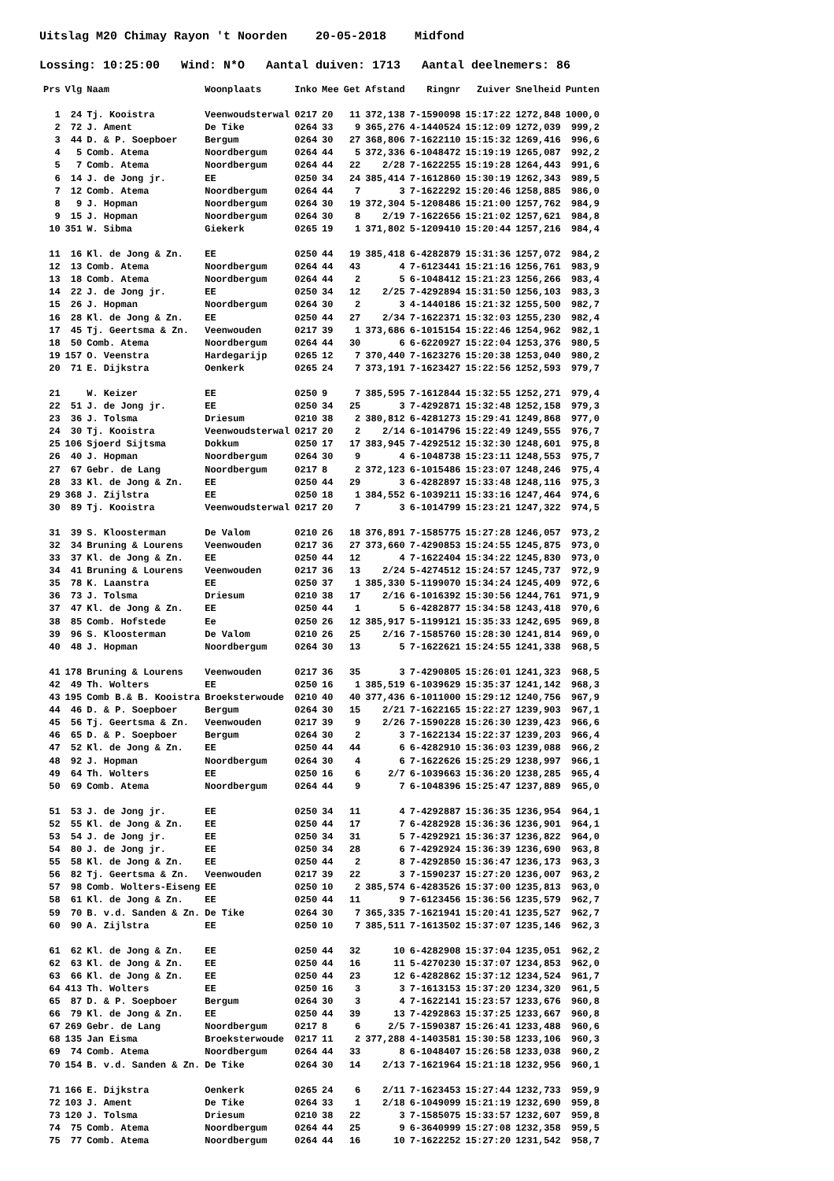Uitslag M20 Chimay Rayon 't Noorden 20-05-2018 Midfond
Lossing: 10:25:00 Wind: N*O Aantal duiven: 1713 Aantal deelnemers: 86
| Prs | Vlg | Naam | Woonplaats | Inko | Mee | Get | Afstand | Ringnr | Zuiver | Snelheid | Punten |
| --- | --- | --- | --- | --- | --- | --- | --- | --- | --- | --- | --- |
| 1 | 24 | Tj. Kooistra | Veenwoudsterwal | 0217 | 20 | 11 | 372,138 | 7-1590098 | 15:17:22 | 1272,848 | 1000,0 |
| 2 | 72 | J. Ament | De Tike | 0264 | 33 | 9 | 365,276 | 4-1440524 | 15:12:09 | 1272,039 | 999,2 |
| 3 | 44 | D. & P. Soepboer | Bergum | 0264 | 30 | 27 | 368,806 | 7-1622110 | 15:15:32 | 1269,416 | 996,6 |
| 4 | 5 | Comb. Atema | Noordbergum | 0264 | 44 | 5 | 372,336 | 6-1048472 | 15:19:19 | 1265,087 | 992,2 |
| 5 | 7 | Comb. Atema | Noordbergum | 0264 | 44 | 22 | 2/28 | 7-1622255 | 15:19:28 | 1264,443 | 991,6 |
| 6 | 14 | J. de Jong jr. | EE | 0250 | 34 | 24 | 385,414 | 7-1612860 | 15:30:19 | 1262,343 | 989,5 |
| 7 | 12 | Comb. Atema | Noordbergum | 0264 | 44 | 7 | 3 | 7-1622292 | 15:20:46 | 1258,885 | 986,0 |
| 8 | 9 | J. Hopman | Noordbergum | 0264 | 30 | 19 | 372,304 | 5-1208486 | 15:21:00 | 1257,762 | 984,9 |
| 9 | 15 | J. Hopman | Noordbergum | 0264 | 30 | 8 | 2/19 | 7-1622656 | 15:21:02 | 1257,621 | 984,8 |
| 10 | 351 | W. Sibma | Giekerk | 0265 | 19 | 1 | 371,802 | 5-1209410 | 15:20:44 | 1257,216 | 984,4 |
| 11 | 16 | Kl. de Jong & Zn. | EE | 0250 | 44 | 19 | 385,418 | 6-4282879 | 15:31:36 | 1257,072 | 984,2 |
| 12 | 13 | Comb. Atema | Noordbergum | 0264 | 44 | 43 | 4 | 7-6123441 | 15:21:16 | 1256,761 | 983,9 |
| 13 | 18 | Comb. Atema | Noordbergum | 0264 | 44 | 2 | 5 | 6-1048412 | 15:21:23 | 1256,266 | 983,4 |
| 14 | 22 | J. de Jong jr. | EE | 0250 | 34 | 12 | 2/25 | 7-4292894 | 15:31:50 | 1256,103 | 983,3 |
| 15 | 26 | J. Hopman | Noordbergum | 0264 | 30 | 2 | 3 | 4-1440186 | 15:21:32 | 1255,500 | 982,7 |
| 16 | 28 | Kl. de Jong & Zn. | EE | 0250 | 44 | 27 | 2/34 | 7-1622371 | 15:32:03 | 1255,230 | 982,4 |
| 17 | 45 | Tj. Geertsma & Zn. | Veenwouden | 0217 | 39 | 1 | 373,686 | 6-1015154 | 15:22:46 | 1254,962 | 982,1 |
| 18 | 50 | Comb. Atema | Noordbergum | 0264 | 44 | 30 | 6 | 6-6220927 | 15:22:04 | 1253,376 | 980,5 |
| 19 | 157 | O. Veenstra | Hardegarijp | 0265 | 12 | 7 | 370,440 | 7-1623276 | 15:20:38 | 1253,040 | 980,2 |
| 20 | 71 | E. Dijkstra | Oenkerk | 0265 | 24 | 7 | 373,191 | 7-1623427 | 15:22:56 | 1252,593 | 979,7 |
| 21 | | W. Keizer | EE | 0250 | 9 | 7 | 385,595 | 7-1612844 | 15:32:55 | 1252,271 | 979,4 |
| 22 | 51 | J. de Jong jr. | EE | 0250 | 34 | 25 | 3 | 7-4292871 | 15:32:48 | 1252,158 | 979,3 |
| 23 | 36 | J. Tolsma | Driesum | 0210 | 38 | 2 | 380,812 | 6-4281273 | 15:29:41 | 1249,868 | 977,0 |
| 24 | 30 | Tj. Kooistra | Veenwoudsterwal | 0217 | 20 | 2 | 2/14 | 6-1014796 | 15:22:49 | 1249,555 | 976,7 |
| 25 | 106 | Sjoerd Sijtsma | Dokkum | 0250 | 17 | 17 | 383,945 | 7-4292512 | 15:32:30 | 1248,601 | 975,8 |
| 26 | 40 | J. Hopman | Noordbergum | 0264 | 30 | 9 | 4 | 6-1048738 | 15:23:11 | 1248,553 | 975,7 |
| 27 | 67 | Gebr. de Lang | Noordbergum | 0217 | 8 | 2 | 372,123 | 6-1015486 | 15:23:07 | 1248,246 | 975,4 |
| 28 | 33 | Kl. de Jong & Zn. | EE | 0250 | 44 | 29 | 3 | 6-4282897 | 15:33:48 | 1248,116 | 975,3 |
| 29 | 368 | J. Zijlstra | EE | 0250 | 18 | 1 | 384,552 | 6-1039211 | 15:33:16 | 1247,464 | 974,6 |
| 30 | 89 | Tj. Kooistra | Veenwoudsterwal | 0217 | 20 | 7 | 3 | 6-1014799 | 15:23:21 | 1247,322 | 974,5 |
| 31 | 39 | S. Kloosterman | De Valom | 0210 | 26 | 18 | 376,891 | 7-1585775 | 15:27:28 | 1246,057 | 973,2 |
| 32 | 34 | Bruning & Lourens | Veenwouden | 0217 | 36 | 27 | 373,660 | 7-4290853 | 15:24:55 | 1245,875 | 973,0 |
| 33 | 37 | Kl. de Jong & Zn. | EE | 0250 | 44 | 12 | 4 | 7-1622404 | 15:34:22 | 1245,830 | 973,0 |
| 34 | 41 | Bruning & Lourens | Veenwouden | 0217 | 36 | 13 | 2/24 | 5-4274512 | 15:24:57 | 1245,737 | 972,9 |
| 35 | 78 | K. Laanstra | EE | 0250 | 37 | 1 | 385,330 | 5-1199070 | 15:34:24 | 1245,409 | 972,6 |
| 36 | 73 | J. Tolsma | Driesum | 0210 | 38 | 17 | 2/16 | 6-1016392 | 15:30:56 | 1244,761 | 971,9 |
| 37 | 47 | Kl. de Jong & Zn. | EE | 0250 | 44 | 1 | 5 | 6-4282877 | 15:34:58 | 1243,418 | 970,6 |
| 38 | 85 | Comb. Hofstede | Ee | 0250 | 26 | 12 | 385,917 | 5-1199121 | 15:35:33 | 1242,695 | 969,8 |
| 39 | 96 | S. Kloosterman | De Valom | 0210 | 26 | 25 | 2/16 | 7-1585760 | 15:28:30 | 1241,814 | 969,0 |
| 40 | 48 | J. Hopman | Noordbergum | 0264 | 30 | 13 | 5 | 7-1622621 | 15:24:55 | 1241,338 | 968,5 |
| 41 | 178 | Bruning & Lourens | Veenwouden | 0217 | 36 | 35 | 3 | 7-4290805 | 15:26:01 | 1241,323 | 968,5 |
| 42 | 49 | Th. Wolters | EE | 0250 | 16 | 1 | 385,519 | 6-1039629 | 15:35:37 | 1241,142 | 968,3 |
| 43 | 195 | Comb B.& B. Kooistra | Broeksterwoude | 0210 | 40 | 40 | 377,436 | 6-1011000 | 15:29:12 | 1240,756 | 967,9 |
| 44 | 46 | D. & P. Soepboer | Bergum | 0264 | 30 | 15 | 2/21 | 7-1622165 | 15:22:27 | 1239,903 | 967,1 |
| 45 | 56 | Tj. Geertsma & Zn. | Veenwouden | 0217 | 39 | 9 | 2/26 | 7-1590228 | 15:26:30 | 1239,423 | 966,6 |
| 46 | 65 | D. & P. Soepboer | Bergum | 0264 | 30 | 2 | 3 | 7-1622134 | 15:22:37 | 1239,203 | 966,4 |
| 47 | 52 | Kl. de Jong & Zn. | EE | 0250 | 44 | 44 | 6 | 6-4282910 | 15:36:03 | 1239,088 | 966,2 |
| 48 | 92 | J. Hopman | Noordbergum | 0264 | 30 | 4 | 6 | 7-1622626 | 15:25:29 | 1238,997 | 966,1 |
| 49 | 64 | Th. Wolters | EE | 0250 | 16 | 6 | 2/7 | 6-1039663 | 15:36:20 | 1238,285 | 965,4 |
| 50 | 69 | Comb. Atema | Noordbergum | 0264 | 44 | 9 | 7 | 6-1048396 | 15:25:47 | 1237,889 | 965,0 |
| 51 | 53 | J. de Jong jr. | EE | 0250 | 34 | 11 | 4 | 7-4292887 | 15:36:35 | 1236,954 | 964,1 |
| 52 | 55 | Kl. de Jong & Zn. | EE | 0250 | 44 | 17 | 7 | 6-4282928 | 15:36:36 | 1236,901 | 964,1 |
| 53 | 54 | J. de Jong jr. | EE | 0250 | 34 | 31 | 5 | 7-4292921 | 15:36:37 | 1236,822 | 964,0 |
| 54 | 80 | J. de Jong jr. | EE | 0250 | 34 | 28 | 6 | 7-4292924 | 15:36:39 | 1236,690 | 963,8 |
| 55 | 58 | Kl. de Jong & Zn. | EE | 0250 | 44 | 2 | 8 | 7-4292850 | 15:36:47 | 1236,173 | 963,3 |
| 56 | 82 | Tj. Geertsma & Zn. | Veenwouden | 0217 | 39 | 22 | 3 | 7-1590237 | 15:27:20 | 1236,007 | 963,2 |
| 57 | 98 | Comb. Wolters-Eiseng | EE | 0250 | 10 | 2 | 385,574 | 6-4283526 | 15:37:00 | 1235,813 | 963,0 |
| 58 | 61 | Kl. de Jong & Zn. | EE | 0250 | 44 | 11 | 9 | 7-6123456 | 15:36:56 | 1235,579 | 962,7 |
| 59 | 70 | B. v.d. Sanden & Zn. | De Tike | 0264 | 30 | 7 | 365,335 | 7-1621941 | 15:20:41 | 1235,527 | 962,7 |
| 60 | 90 | A. Zijlstra | EE | 0250 | 10 | 7 | 385,511 | 7-1613502 | 15:37:07 | 1235,146 | 962,3 |
| 61 | 62 | Kl. de Jong & Zn. | EE | 0250 | 44 | 32 | 10 | 6-4282908 | 15:37:04 | 1235,051 | 962,2 |
| 62 | 63 | Kl. de Jong & Zn. | EE | 0250 | 44 | 16 | 11 | 5-4270230 | 15:37:07 | 1234,853 | 962,0 |
| 63 | 66 | Kl. de Jong & Zn. | EE | 0250 | 44 | 23 | 12 | 6-4282862 | 15:37:12 | 1234,524 | 961,7 |
| 64 | 413 | Th. Wolters | EE | 0250 | 16 | 3 | 3 | 7-1613153 | 15:37:20 | 1234,320 | 961,5 |
| 65 | 87 | D. & P. Soepboer | Bergum | 0264 | 30 | 3 | 4 | 7-1622141 | 15:23:57 | 1233,676 | 960,8 |
| 66 | 79 | Kl. de Jong & Zn. | EE | 0250 | 44 | 39 | 13 | 7-4292863 | 15:37:25 | 1233,667 | 960,8 |
| 67 | 269 | Gebr. de Lang | Noordbergum | 0217 | 8 | 6 | 2/5 | 7-1590387 | 15:26:41 | 1233,488 | 960,6 |
| 68 | 135 | Jan Eisma | Broeksterwoude | 0217 | 11 | 2 | 377,288 | 4-1403581 | 15:30:58 | 1233,106 | 960,3 |
| 69 | 74 | Comb. Atema | Noordbergum | 0264 | 44 | 33 | 8 | 6-1048407 | 15:26:58 | 1233,038 | 960,2 |
| 70 | 154 | B. v.d. Sanden & Zn. | De Tike | 0264 | 30 | 14 | 2/13 | 7-1621964 | 15:21:18 | 1232,956 | 960,1 |
| 71 | 166 | E. Dijkstra | Oenkerk | 0265 | 24 | 6 | 2/11 | 7-1623453 | 15:27:44 | 1232,733 | 959,9 |
| 72 | 103 | J. Ament | De Tike | 0264 | 33 | 1 | 2/18 | 6-1049099 | 15:21:19 | 1232,690 | 959,8 |
| 73 | 120 | J. Tolsma | Driesum | 0210 | 38 | 22 | 3 | 7-1585075 | 15:33:57 | 1232,607 | 959,8 |
| 74 | 75 | Comb. Atema | Noordbergum | 0264 | 44 | 25 | 9 | 6-3640999 | 15:27:08 | 1232,358 | 959,5 |
| 75 | 77 | Comb. Atema | Noordbergum | 0264 | 44 | 16 | 10 | 7-1622252 | 15:27:20 | 1231,542 | 958,7 |